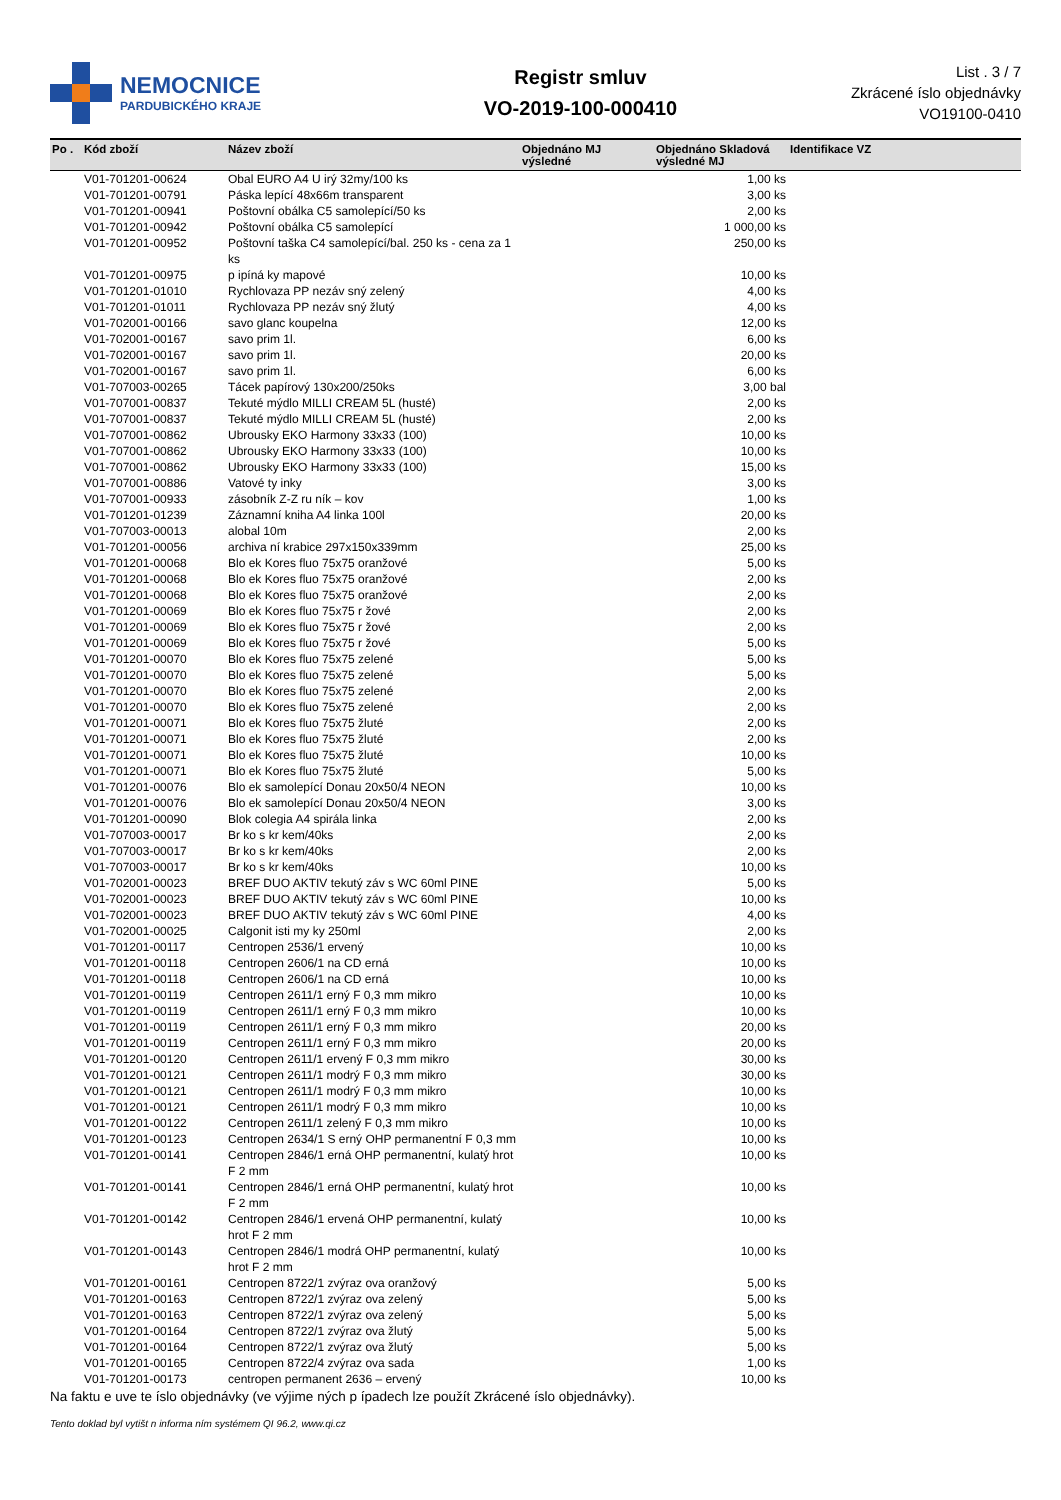NEMOCNICE
PARDUBICKÉHO KRAJE
Registr smluv
VO-2019-100-000410
List . 3 / 7
Zkrácené íslo objednávky
VO19100-0410
| Po . | Kód zboží | Název zboží | Objednáno MJ výsledné | Objednáno Skladová výsledné MJ | Identifikace VZ |
| --- | --- | --- | --- | --- | --- |
| | V01-701201-00624 | Obal EURO A4 U irý 32my/100 ks | | 1,00 ks | |
| | V01-701201-00791 | Páska lepící 48x66m transparent | | 3,00 ks | |
| | V01-701201-00941 | Poštovní obálka C5 samolepící/50 ks | | 2,00 ks | |
| | V01-701201-00942 | Poštovní obálka C5 samolepící | | 1 000,00 ks | |
| | V01-701201-00952 | Poštovní taška C4 samolepící/bal. 250 ks - cena za 1 ks | | 250,00 ks | |
| | V01-701201-00975 | p ipíná ky mapové | | 10,00 ks | |
| | V01-701201-01010 | Rychlovaza PP nezáv sný zelený | | 4,00 ks | |
| | V01-701201-01011 | Rychlovaza PP nezáv sný žlutý | | 4,00 ks | |
| | V01-702001-00166 | savo glanc koupelna | | 12,00 ks | |
| | V01-702001-00167 | savo prim 1l. | | 6,00 ks | |
| | V01-702001-00167 | savo prim 1l. | | 20,00 ks | |
| | V01-702001-00167 | savo prim 1l. | | 6,00 ks | |
| | V01-707003-00265 | Tácek papírový 130x200/250ks | | 3,00 bal | |
| | V01-707001-00837 | Tekuté mýdlo MILLI CREAM 5L (husté) | | 2,00 ks | |
| | V01-707001-00837 | Tekuté mýdlo MILLI CREAM 5L (husté) | | 2,00 ks | |
| | V01-707001-00862 | Ubrousky EKO Harmony 33x33 (100) | | 10,00 ks | |
| | V01-707001-00862 | Ubrousky EKO Harmony 33x33 (100) | | 10,00 ks | |
| | V01-707001-00862 | Ubrousky EKO Harmony 33x33 (100) | | 15,00 ks | |
| | V01-707001-00886 | Vatové ty inky | | 3,00 ks | |
| | V01-707001-00933 | zásobník Z-Z ru ník – kov | | 1,00 ks | |
| | V01-701201-01239 | Záznamní kniha A4 linka 100l | | 20,00 ks | |
| | V01-707003-00013 | alobal 10m | | 2,00 ks | |
| | V01-701201-00056 | archiva ní krabice 297x150x339mm | | 25,00 ks | |
| | V01-701201-00068 | Blo ek Kores fluo 75x75 oranžové | | 5,00 ks | |
| | V01-701201-00068 | Blo ek Kores fluo 75x75 oranžové | | 2,00 ks | |
| | V01-701201-00068 | Blo ek Kores fluo 75x75 oranžové | | 2,00 ks | |
| | V01-701201-00069 | Blo ek Kores fluo 75x75 r žové | | 2,00 ks | |
| | V01-701201-00069 | Blo ek Kores fluo 75x75 r žové | | 2,00 ks | |
| | V01-701201-00069 | Blo ek Kores fluo 75x75 r žové | | 5,00 ks | |
| | V01-701201-00070 | Blo ek Kores fluo 75x75 zelené | | 5,00 ks | |
| | V01-701201-00070 | Blo ek Kores fluo 75x75 zelené | | 5,00 ks | |
| | V01-701201-00070 | Blo ek Kores fluo 75x75 zelené | | 2,00 ks | |
| | V01-701201-00070 | Blo ek Kores fluo 75x75 zelené | | 2,00 ks | |
| | V01-701201-00071 | Blo ek Kores fluo 75x75 žluté | | 2,00 ks | |
| | V01-701201-00071 | Blo ek Kores fluo 75x75 žluté | | 2,00 ks | |
| | V01-701201-00071 | Blo ek Kores fluo 75x75 žluté | | 10,00 ks | |
| | V01-701201-00071 | Blo ek Kores fluo 75x75 žluté | | 5,00 ks | |
| | V01-701201-00076 | Blo ek samolepící Donau 20x50/4 NEON | | 10,00 ks | |
| | V01-701201-00076 | Blo ek samolepící Donau 20x50/4 NEON | | 3,00 ks | |
| | V01-701201-00090 | Blok colegia A4 spirála linka | | 2,00 ks | |
| | V01-707003-00017 | Br ko s kr kem/40ks | | 2,00 ks | |
| | V01-707003-00017 | Br ko s kr kem/40ks | | 2,00 ks | |
| | V01-707003-00017 | Br ko s kr kem/40ks | | 10,00 ks | |
| | V01-702001-00023 | BREF DUO AKTIV tekutý záv s WC 60ml PINE | | 5,00 ks | |
| | V01-702001-00023 | BREF DUO AKTIV tekutý záv s WC 60ml PINE | | 10,00 ks | |
| | V01-702001-00023 | BREF DUO AKTIV tekutý záv s WC 60ml PINE | | 4,00 ks | |
| | V01-702001-00025 | Calgonit isti my ky 250ml | | 2,00 ks | |
| | V01-701201-00117 | Centropen 2536/1 ervený | | 10,00 ks | |
| | V01-701201-00118 | Centropen 2606/1 na CD erná | | 10,00 ks | |
| | V01-701201-00118 | Centropen 2606/1 na CD erná | | 10,00 ks | |
| | V01-701201-00119 | Centropen 2611/1 erný F 0,3 mm mikro | | 10,00 ks | |
| | V01-701201-00119 | Centropen 2611/1 erný F 0,3 mm mikro | | 10,00 ks | |
| | V01-701201-00119 | Centropen 2611/1 erný F 0,3 mm mikro | | 20,00 ks | |
| | V01-701201-00119 | Centropen 2611/1 erný F 0,3 mm mikro | | 20,00 ks | |
| | V01-701201-00120 | Centropen 2611/1 ervený F 0,3 mm mikro | | 30,00 ks | |
| | V01-701201-00121 | Centropen 2611/1 modrý F 0,3 mm mikro | | 30,00 ks | |
| | V01-701201-00121 | Centropen 2611/1 modrý F 0,3 mm mikro | | 10,00 ks | |
| | V01-701201-00121 | Centropen 2611/1 modrý F 0,3 mm mikro | | 10,00 ks | |
| | V01-701201-00122 | Centropen 2611/1 zelený F 0,3 mm mikro | | 10,00 ks | |
| | V01-701201-00123 | Centropen 2634/1 S erný OHP permanentní F 0,3 mm | | 10,00 ks | |
| | V01-701201-00141 | Centropen 2846/1 erná OHP permanentní, kulatý hrot F 2 mm | | 10,00 ks | |
| | V01-701201-00141 | Centropen 2846/1 erná OHP permanentní, kulatý hrot F 2 mm | | 10,00 ks | |
| | V01-701201-00142 | Centropen 2846/1 ervená OHP permanentní, kulatý hrot F 2 mm | | 10,00 ks | |
| | V01-701201-00143 | Centropen 2846/1 modrá OHP permanentní, kulatý hrot F 2 mm | | 10,00 ks | |
| | V01-701201-00161 | Centropen 8722/1 zvýraz ova oranžový | | 5,00 ks | |
| | V01-701201-00163 | Centropen 8722/1 zvýraz ova zelený | | 5,00 ks | |
| | V01-701201-00163 | Centropen 8722/1 zvýraz ova zelený | | 5,00 ks | |
| | V01-701201-00164 | Centropen 8722/1 zvýraz ova žlutý | | 5,00 ks | |
| | V01-701201-00164 | Centropen 8722/1 zvýraz ova žlutý | | 5,00 ks | |
| | V01-701201-00165 | Centropen 8722/4 zvýraz ova sada | | 1,00 ks | |
| | V01-701201-00173 | centropen permanent 2636 – ervený | | 10,00 ks | |
Na faktu e uve te íslo objednávky (ve výjime ných p ípadech lze použít Zkrácené íslo objednávky).
Tento doklad byl vytišt n informa ním systémem QI 96.2, www.qi.cz